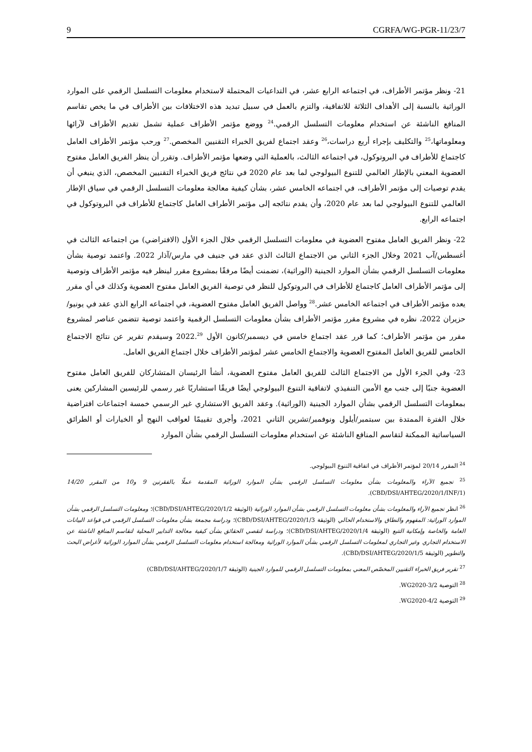9 CGRFA/WG-PGR-11/23/7
21- ونظر مؤتمر الأطراف، في اجتماعه الرابع عشر، في التداعيات المحتملة لاستخدام معلومات التسلسل الرقمي على الموارد الوراثية بالنسبة إلى الأهداف الثلاثة للاتفاقية، والتزم بالعمل في سبيل تبديد هذه الاختلافات بين الأطراف في ما يخص تقاسم المنافع الناشئة عن استخدام معلومات التسلسل الرقمي.<sup>24</sup> ووضع مؤتمر الأطراف عملية تشمل تقديم الأطراف لآرائها ومعلوماتها،<sup>25</sup> والتكليف بإجراء أربع دراسات،<sup>26</sup> وعقد اجتماع لفريق الخبراء التقنيين المخصص.<sup>27</sup> ورحب مؤتمر الأطراف العامل كاجتماع للأطراف في البروتوكول، في اجتماعه الثالث، بالعملية التي وضعها مؤتمر الأطراف. وتقرر أن ينظر الفريق العامل مفتوح العضوية المعني بالإطار العالمي للتنوع البيولوجي لما بعد عام 2020 في نتائج فريق الخبراء التقنيين المخصص، الذي ينبغي أن يقدم توصيات إلى مؤتمر الأطراف، في اجتماعه الخامس عشر، بشأن كيفية معالجة معلومات التسلسل الرقمي في سياق الإطار العالمي للتنوع البيولوجي لما بعد عام 2020، وأن يقدم نتائجه إلى مؤتمر الأطراف العامل كاجتماع للأطراف في البروتوكول في اجتماعه الرابع.
22- ونظر الفريق العامل مفتوح العضوية في معلومات التسلسل الرقمي خلال الجزء الأول (الافتراضي) من اجتماعه الثالث في أغسطس/آب 2021 وخلال الجزء الثاني من الاجتماع الثالث الذي عقد في جنيف في مارس/آذار 2022. واعتمد توصية بشأن معلومات التسلسل الرقمي بشأن الموارد الجينية (الوراثية)، تضمنت أيضًا مرفقًا بمشروع مقرر لينظر فيه مؤتمر الأطراف وتوصية إلى مؤتمر الأطراف العامل كاجتماع للأطراف في البروتوكول للنظر في توصية الفريق العامل مفتوح العضوية وكذلك في أي مقرر يعده مؤتمر الأطراف في اجتماعه الخامس عشر.<sup>28</sup> وواصل الفريق العامل مفتوح العضوية، في اجتماعه الرابع الذي عقد في يونيو/حزيران 2022، نظره في مشروع مقرر مؤتمر الأطراف بشأن معلومات التسلسل الرقمية واعتمد توصية تتضمن عناصر لمشروع مقرر من مؤتمر الأطراف؛ كما قرر عقد اجتماع خامس في ديسمبر/كانون الأول 2022.<sup>29</sup> وسيقدم تقرير عن نتائج الاجتماع الخامس للفريق العامل المفتوح العضوية والاجتماع الخامس عشر لمؤتمر الأطراف خلال اجتماع الفريق العامل.
23- وفي الجزء الأول من الاجتماع الثالث للفريق العامل مفتوح العضوية، أنشأ الرئيسان المتشاركان للفريق العامل مفتوح العضوية جنبًا إلى جنب مع الأمين التنفيذي لاتفاقية التنوع البيولوجي أيضًا فريقًا استشاريًا غير رسمي للرئيسين المشاركين يعنى بمعلومات التسلسل الرقمي بشأن الموارد الجينية (الوراثية). وعقد الفريق الاستشاري غير الرسمي خمسة اجتماعات افتراضية خلال الفترة الممتدة بين سبتمبر/أيلول ونوفمبر/تشرين الثاني 2021، وأجرى تقييمًا لعواقب النهج أو الخيارات أو الطرائق السياساتية الممكنة لتقاسم المنافع الناشئة عن استخدام معلومات التسلسل الرقمي بشأن الموارد
<sup>24</sup> المقرر 20/14 لمؤتمر الأطراف في اتفاقية التنوع البيولوجي.
<sup>25</sup> تجميع الآراء والمعلومات بشأن معلومات التسلسل الرقمي بشأن الموارد الوراثية المقدمة عملًا بالفقرتين 9 و10 من المقرر 14/20 (CBD/DSI/AHTEG/2020/1/INF/1).
<sup>26</sup> انظر تجميع الآراء والمعلومات بشأن معلومات التسلسل الرقمي بشأن الموارد الوراثية (الوثيقة CBD/DSI/AHTEG/2020/1/2)؛ ومعلومات التسلسل الرقمي بشأن الموارد الوراثية: المفهوم والنطاق والاستخدام الحالي (الوثيقة CBD/DSI/AHTEG/2020/1/3)؛ ودراسة مجمعة بشأن معلومات التسلسل الرقمي في قواعد البيانات العامة والخاصة وإمكانية التتبع (الوثيقة CBD/DSI/AHTEG/2020/1/4)؛ ودراسة لتقصي الحقائق بشأن كيفية معالجة التدابير المحلية لتقاسم المنافع الناشئة عن الاستخدام التجاري وغير التجاري لمعلومات التسلسل الرقمي بشأن الموارد الوراثية ومعالجة استخدام معلومات التسلسل الرقمي بشأن الموارد الوراثية لأغراض البحث والتطوير (الوثيقة CBD/DSI/AHTEG/2020/1/5).
<sup>27</sup> تقرير فريق الخبراء التقنيين المخصّص المعني بمعلومات التسلسل الرقمي للموارد الجينية (الوثيقة CBD/DSI/AHTEG/2020/1/7)
<sup>28</sup> التوصية WG2020-3/2.
<sup>29</sup> التوصية WG2020-4/2.